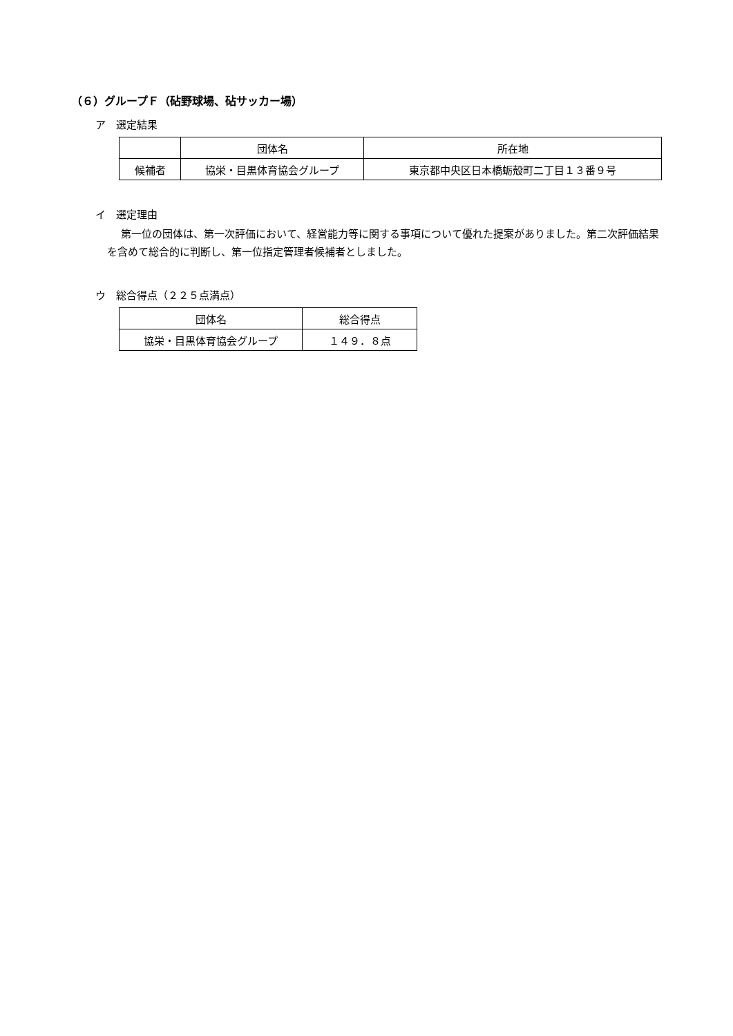（６）グループＦ（砧野球場、砧サッカー場）
ア　選定結果
| | 団体名 | 所在地 |
| 候補者 | 協栄・目黒体育協会グループ | 東京都中央区日本橋蛎殻町二丁目１３番９号 |
イ　選定理由
第一位の団体は、第一次評価において、経営能力等に関する事項について優れた提案がありました。第二次評価結果を含めて総合的に判断し、第一位指定管理者候補者としました。
ウ　総合得点（２２５点満点）
| 団体名 | 総合得点 |
| 協栄・目黒体育協会グループ | １４９．８点 |